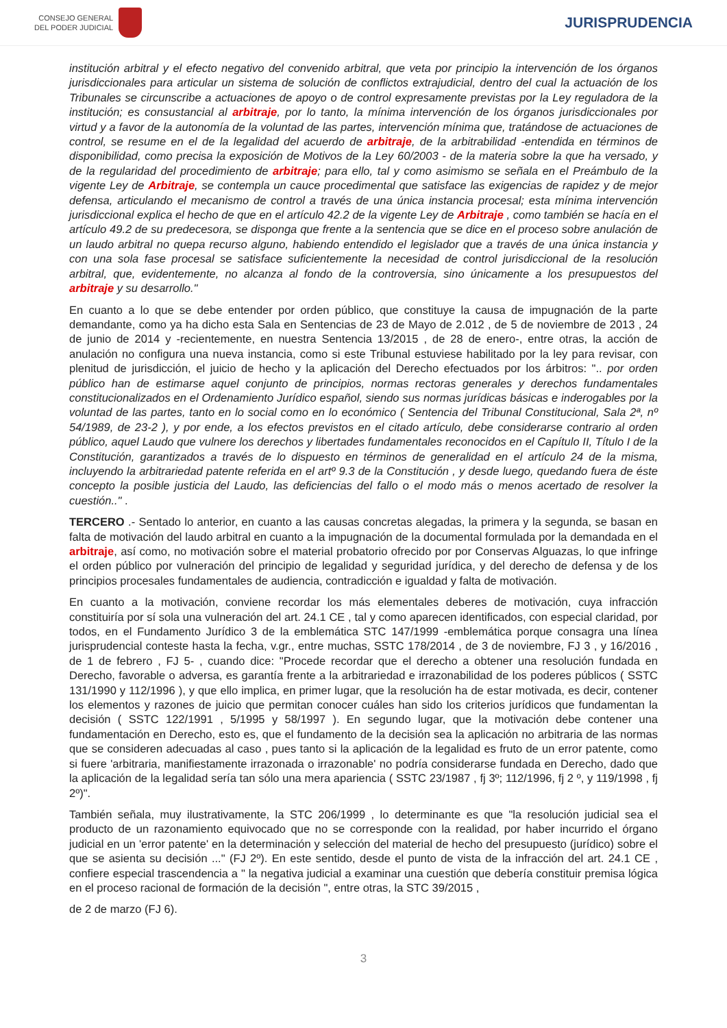CONSEJO GENERAL
DEL PODER JUDICIAL
JURISPRUDENCIA
institución arbitral y el efecto negativo del convenido arbitral, que veta por principio la intervención de los órganos jurisdiccionales para articular un sistema de solución de conflictos extrajudicial, dentro del cual la actuación de los Tribunales se circunscribe a actuaciones de apoyo o de control expresamente previstas por la Ley reguladora de la institución; es consustancial al arbitraje, por lo tanto, la mínima intervención de los órganos jurisdiccionales por virtud y a favor de la autonomía de la voluntad de las partes, intervención mínima que, tratándose de actuaciones de control, se resume en el de la legalidad del acuerdo de arbitraje, de la arbitrabilidad -entendida en términos de disponibilidad, como precisa la exposición de Motivos de la Ley 60/2003 - de la materia sobre la que ha versado, y de la regularidad del procedimiento de arbitraje; para ello, tal y como asimismo se señala en el Preámbulo de la vigente Ley de Arbitraje, se contempla un cauce procedimental que satisface las exigencias de rapidez y de mejor defensa, articulando el mecanismo de control a través de una única instancia procesal; esta mínima intervención jurisdiccional explica el hecho de que en el artículo 42.2 de la vigente Ley de Arbitraje , como también se hacía en el artículo 49.2 de su predecesora, se disponga que frente a la sentencia que se dice en el proceso sobre anulación de un laudo arbitral no quepa recurso alguno, habiendo entendido el legislador que a través de una única instancia y con una sola fase procesal se satisface suficientemente la necesidad de control jurisdiccional de la resolución arbitral, que, evidentemente, no alcanza al fondo de la controversia, sino únicamente a los presupuestos del arbitraje y su desarrollo."
En cuanto a lo que se debe entender por orden público, que constituye la causa de impugnación de la parte demandante, como ya ha dicho esta Sala en Sentencias de 23 de Mayo de 2.012 , de 5 de noviembre de 2013 , 24 de junio de 2014 y -recientemente, en nuestra Sentencia 13/2015 , de 28 de enero-, entre otras, la acción de anulación no configura una nueva instancia, como si este Tribunal estuviese habilitado por la ley para revisar, con plenitud de jurisdicción, el juicio de hecho y la aplicación del Derecho efectuados por los árbitros: ".. por orden público han de estimarse aquel conjunto de principios, normas rectoras generales y derechos fundamentales constitucionalizados en el Ordenamiento Jurídico español, siendo sus normas jurídicas básicas e inderogables por la voluntad de las partes, tanto en lo social como en lo económico ( Sentencia del Tribunal Constitucional, Sala 2ª, nº 54/1989, de 23-2 ), y por ende, a los efectos previstos en el citado artículo, debe considerarse contrario al orden público, aquel Laudo que vulnere los derechos y libertades fundamentales reconocidos en el Capítulo II, Título I de la Constitución, garantizados a través de lo dispuesto en términos de generalidad en el artículo 24 de la misma, incluyendo la arbitrariedad patente referida en el artº 9.3 de la Constitución , y desde luego, quedando fuera de éste concepto la posible justicia del Laudo, las deficiencias del fallo o el modo más o menos acertado de resolver la cuestión.." .
TERCERO .- Sentado lo anterior, en cuanto a las causas concretas alegadas, la primera y la segunda, se basan en falta de motivación del laudo arbitral en cuanto a la impugnación de la documental formulada por la demandada en el arbitraje, así como, no motivación sobre el material probatorio ofrecido por por Conservas Alguazas, lo que infringe el orden público por vulneración del principio de legalidad y seguridad jurídica, y del derecho de defensa y de los principios procesales fundamentales de audiencia, contradicción e igualdad y falta de motivación.
En cuanto a la motivación, conviene recordar los más elementales deberes de motivación, cuya infracción constituiría por sí sola una vulneración del art. 24.1 CE , tal y como aparecen identificados, con especial claridad, por todos, en el Fundamento Jurídico 3 de la emblemática STC 147/1999 -emblemática porque consagra una línea jurisprudencial conteste hasta la fecha, v.gr., entre muchas, SSTC 178/2014 , de 3 de noviembre, FJ 3 , y 16/2016 , de 1 de febrero , FJ 5- , cuando dice: "Procede recordar que el derecho a obtener una resolución fundada en Derecho, favorable o adversa, es garantía frente a la arbitrariedad e irrazonabilidad de los poderes públicos ( SSTC 131/1990 y 112/1996 ), y que ello implica, en primer lugar, que la resolución ha de estar motivada, es decir, contener los elementos y razones de juicio que permitan conocer cuáles han sido los criterios jurídicos que fundamentan la decisión ( SSTC 122/1991 , 5/1995 y 58/1997 ). En segundo lugar, que la motivación debe contener una fundamentación en Derecho, esto es, que el fundamento de la decisión sea la aplicación no arbitraria de las normas que se consideren adecuadas al caso , pues tanto si la aplicación de la legalidad es fruto de un error patente, como si fuere 'arbitraria, manifiestamente irrazonada o irrazonable' no podría considerarse fundada en Derecho, dado que la aplicación de la legalidad sería tan sólo una mera apariencia ( SSTC 23/1987 , fj 3º; 112/1996, fj 2 º, y 119/1998 , fj 2º)".
También señala, muy ilustrativamente, la STC 206/1999 , lo determinante es que "la resolución judicial sea el producto de un razonamiento equivocado que no se corresponde con la realidad, por haber incurrido el órgano judicial en un 'error patente' en la determinación y selección del material de hecho del presupuesto (jurídico) sobre el que se asienta su decisión ..." (FJ 2º). En este sentido, desde el punto de vista de la infracción del art. 24.1 CE , confiere especial trascendencia a " la negativa judicial a examinar una cuestión que debería constituir premisa lógica en el proceso racional de formación de la decisión ", entre otras, la STC 39/2015 ,
de 2 de marzo (FJ 6).
3